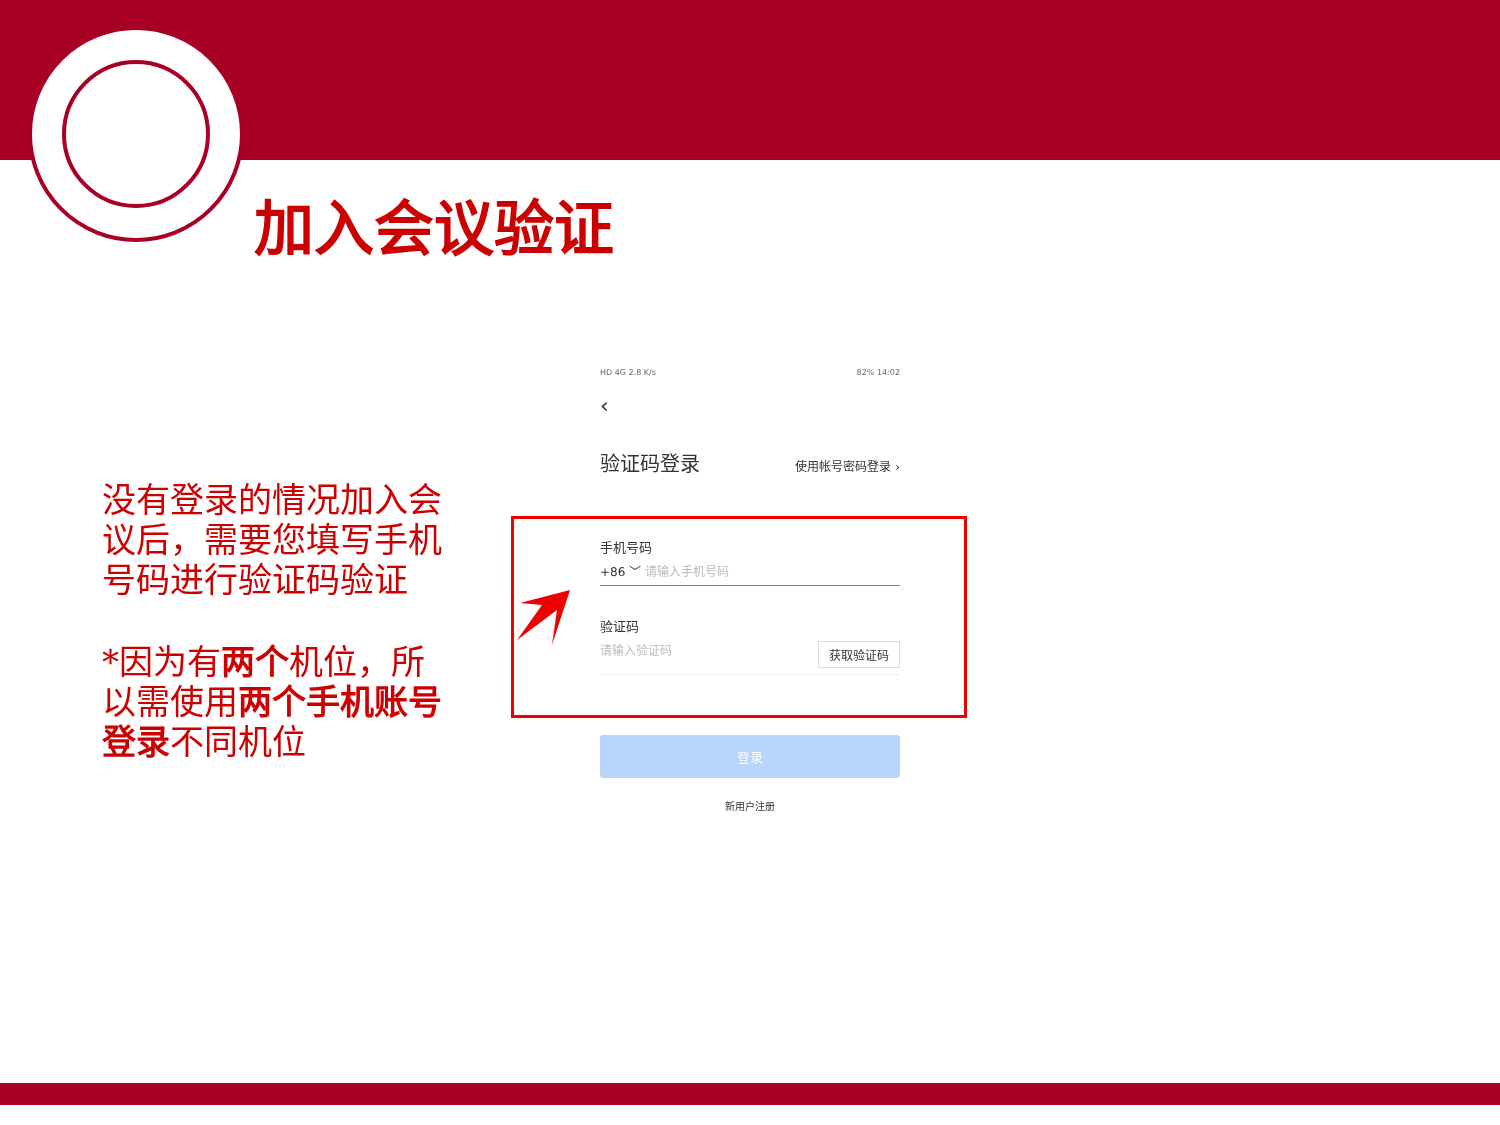加入会议验证
没有登录的情况加入会议后，需要您填写手机号码进行验证码验证
*因为有两个机位，所以需使用两个手机账号登录不同机位
HD 4G 2.8 K/s 82% 14:02
‹
验证码登录 使用帐号密码登录 ›
手机号码
+86 ﹀ 请输入手机号码
验证码
请输入验证码 获取验证码
登录
新用户注册